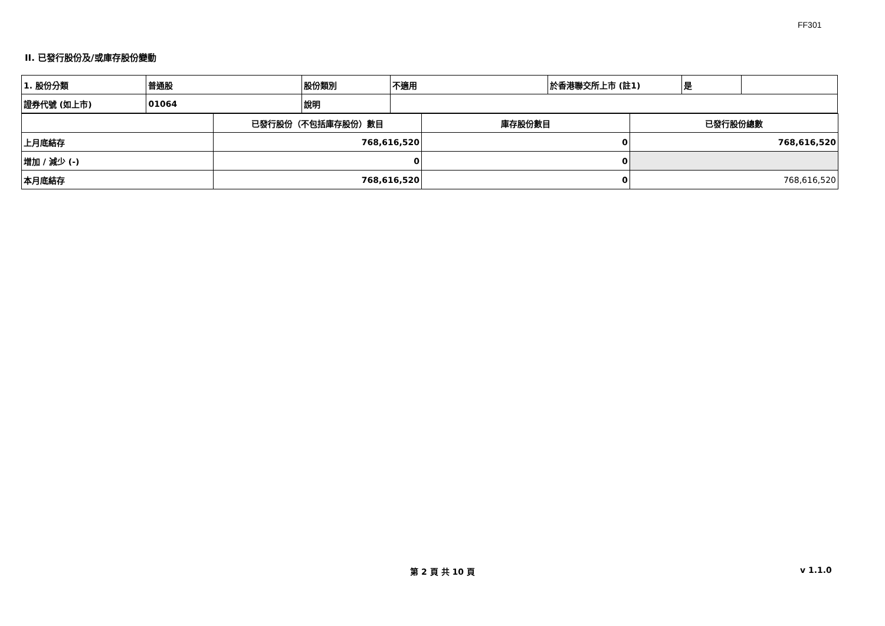FF301
II. 已發行股份及/或庫存股份變動
| 1. 股份分類 | 普通股 | 股份類別 | 不適用 | 於香港聯交所上市 (註1) | 是 | |
| 證券代號 (如上市) | 01064 | 說明 | | | | |
| | 已發行股份（不包括庫存股份）數目 | 庫存股份數目 | 已發行股份總數 |
| --- | --- | --- | --- |
| 上月底結存 | 768,616,520 | 0 | 768,616,520 |
| 增加 / 減少 (-) | 0 | 0 | |
| 本月底結存 | 768,616,520 | 0 | 768,616,520 |
第 2 頁 共 10 頁 v 1.1.0